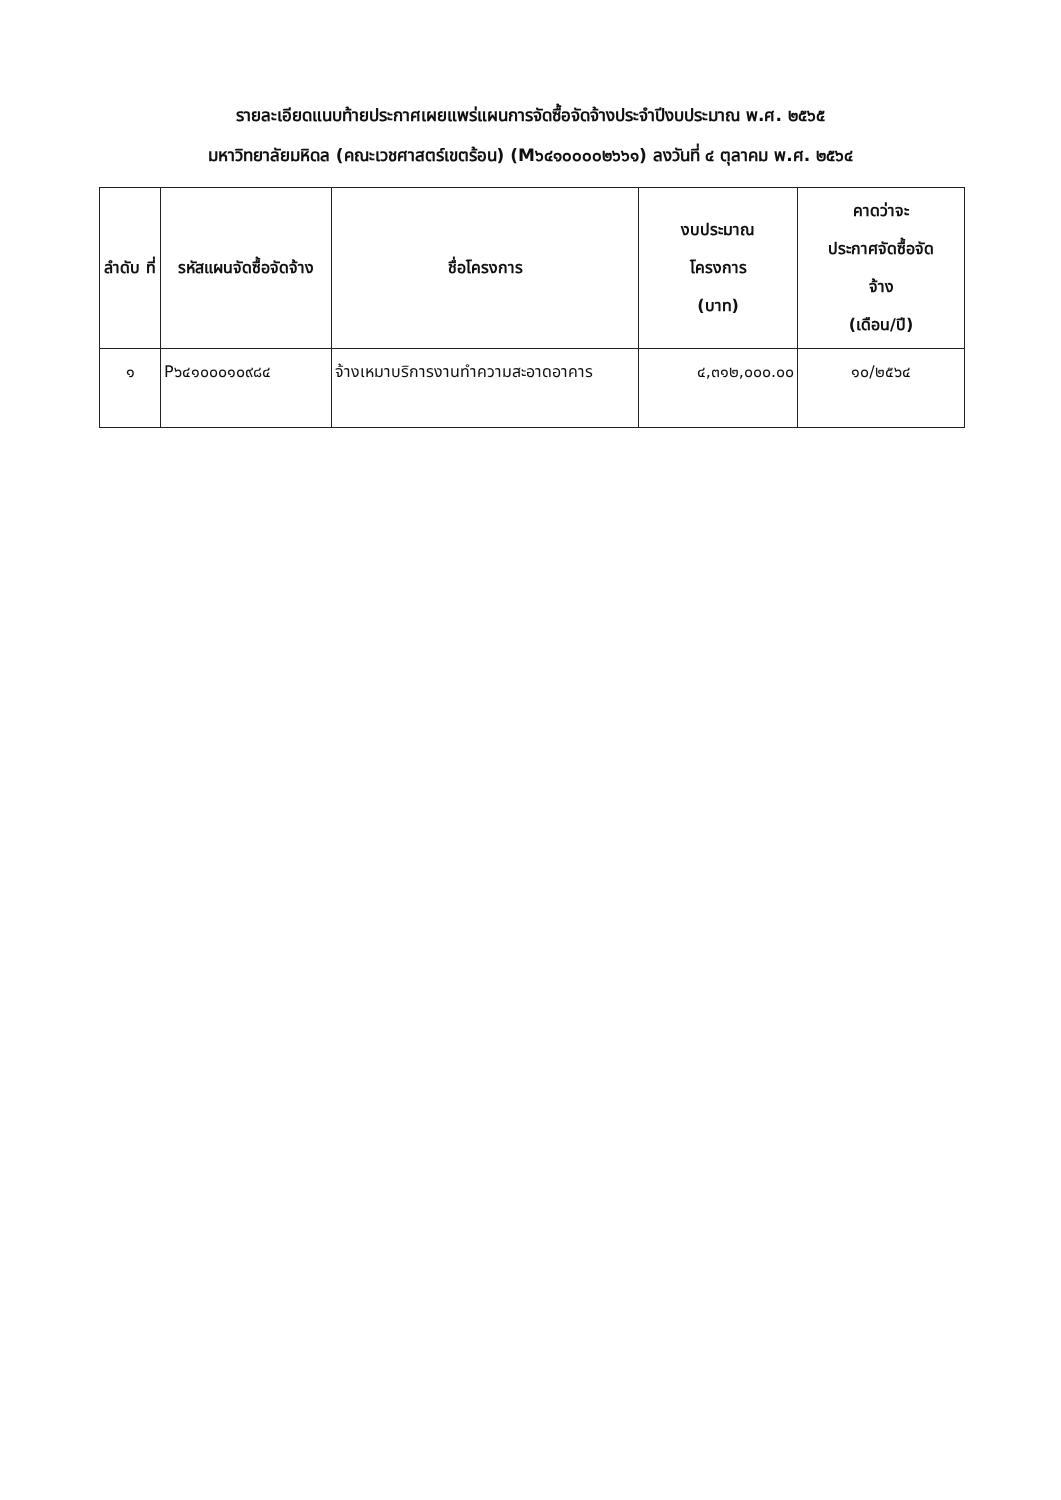รายละเอียดแนบท้ายประกาศเผยแพร่แผนการจัดซื้อจัดจ้างประจำปีงบประมาณ พ.ศ. ๒๕๖๕
มหาวิทยาลัยมหิดล (คณะเวชศาสตร์เขตร้อน) (M๖๔๑๐๐๐๐๒๖๖๑) ลงวันที่ ๔ ตุลาคม พ.ศ. ๒๕๖๔
| ลำดับ ที่ | รหัสแผนจัดซื้อจัดจ้าง | ชื่อโครงการ | งบประมาณ โครงการ (บาท) | คาดว่าจะ ประกาศจัดซื้อจัด จ้าง (เดือน/ปี) |
| --- | --- | --- | --- | --- |
| ๑ | P๖๔๑๐๐๐๑๐๙๘๔ | จ้างเหมาบริการงานทำความสะอาดอาคาร | ๔,๓๑๒,๐๐๐.๐๐ | ๑๐/๒๕๖๔ |